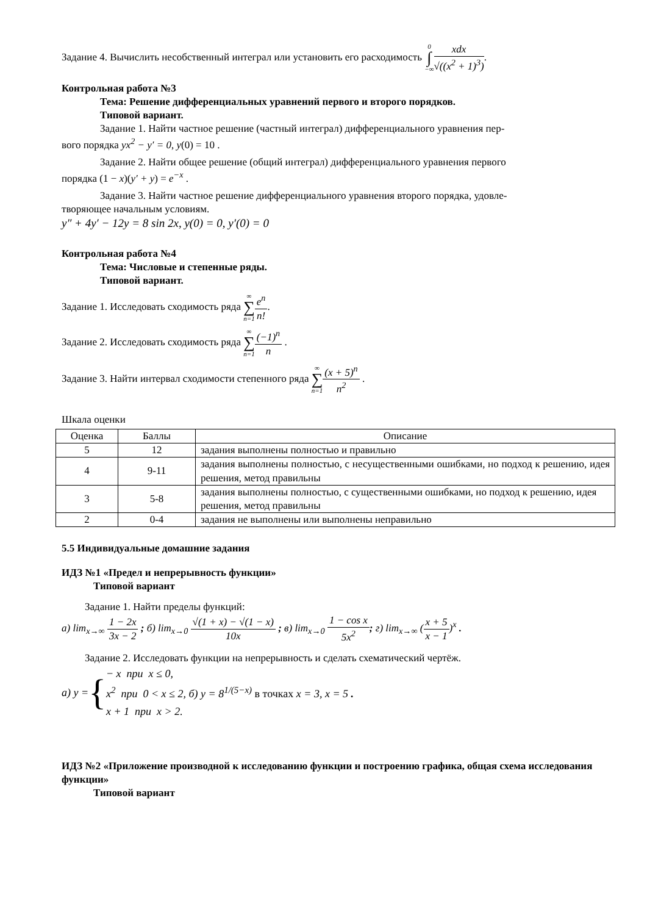Задание 4. Вычислить несобственный интеграл или установить его расходимость 0 ∫ −∞xdx √((x<sup>2</sup> + 1)<sup>3</sup>).
Контрольная работа №3
Тема: Решение дифференциальных уравнений первого и второго порядков.
Типовой вариант.
Задание 1. Найти частное решение (частный интеграл) дифференциального уравнения пер-
вого порядка yx<sup>2</sup> − y′ = 0, y(0) = 10 .
Задание 2. Найти общее решение (общий интеграл) дифференциального уравнения первого
порядка (1 − x)(y′ + y) = e<sup>−x</sup> .
Задание 3. Найти частное решение дифференциального уравнения второго порядка, удовле-
творяющее начальным условиям.
y″ + 4y′ − 12y = 8 sin 2x, y(0) = 0, y′(0) = 0
Контрольная работа №4
Тема: Числовые и степенные ряды.
Типовой вариант.
Задание 1. Исследовать сходимость ряда ∞ ∑ n=1 e<sup>n</sup> n!.
Задание 2. Исследовать сходимость ряда ∞ ∑ n=1(−1)<sup>n</sup> n .
Задание 3. Найти интервал сходимости степенного ряда ∞ ∑ n=1(x + 5)<sup>n</sup> n<sup>2</sup> .
Шкала оценки
| Оценка | Баллы | Описание |
| --- | --- | --- |
| 5 | 12 | задания выполнены полностью и правильно |
| 4 | 9-11 | задания выполнены полностью, с несущественными ошибками, но подход к решению, идея решения, метод правильны |
| 3 | 5-8 | задания выполнены полностью, с существенными ошибками, но подход к решению, идея решения, метод правильны |
| 2 | 0-4 | задания не выполнены или выполнены неправильно |
5.5 Индивидуальные домашние задания
ИДЗ №1 «Предел и непрерывность функции»
Типовой вариант
Задание 1. Найти пределы функций:
а) lim<sub>x→∞</sub> 1 − 2x 3x − 2 ; б) lim<sub>x→0</sub> √(1 + x) − √(1 − x) 10x ; в) lim<sub>x→0</sub> 1 − cos x 5x<sup>2</sup>; г) lim<sub>x→∞</sub> (x + 5 x − 1)<sup>x</sup> .
Задание 2. Исследовать функции на непрерывность и сделать схематический чертёж.
а) y = { − x при x ≤ 0,
x<sup>2</sup> при 0 < x ≤ 2,
x + 1 при x > 2. б) y = 8<sup>1/(5−x)</sup> в точках x = 3, x = 5 .
ИДЗ №2 «Приложение производной к исследованию функции и построению графика, общая схема исследования функции»
Типовой вариант